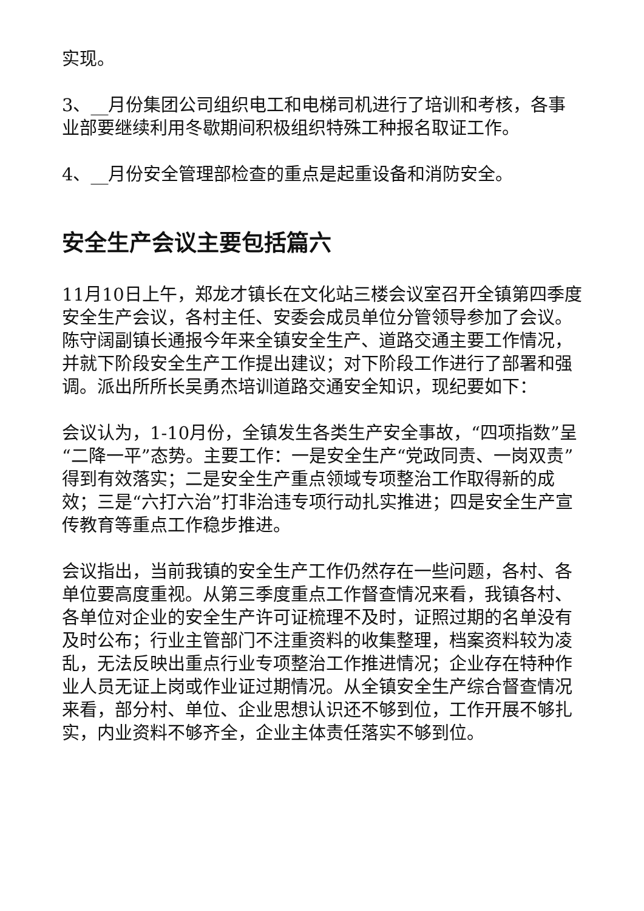实现。
3、__月份集团公司组织电工和电梯司机进行了培训和考核，各事业部要继续利用冬歇期间积极组织特殊工种报名取证工作。
4、__月份安全管理部检查的重点是起重设备和消防安全。
安全生产会议主要包括篇六
11月10日上午，郑龙才镇长在文化站三楼会议室召开全镇第四季度安全生产会议，各村主任、安委会成员单位分管领导参加了会议。陈守阔副镇长通报今年来全镇安全生产、道路交通主要工作情况，并就下阶段安全生产工作提出建议；对下阶段工作进行了部署和强调。派出所所长吴勇杰培训道路交通安全知识，现纪要如下：
会议认为，1-10月份，全镇发生各类生产安全事故，“四项指数”呈“二降一平”态势。主要工作：一是安全生产“党政同责、一岗双责”得到有效落实；二是安全生产重点领域专项整治工作取得新的成效；三是“六打六治”打非治违专项行动扎实推进；四是安全生产宣传教育等重点工作稳步推进。
会议指出，当前我镇的安全生产工作仍然存在一些问题，各村、各单位要高度重视。从第三季度重点工作督查情况来看，我镇各村、各单位对企业的安全生产许可证梳理不及时，证照过期的名单没有及时公布；行业主管部门不注重资料的收集整理，档案资料较为凌乱，无法反映出重点行业专项整治工作推进情况；企业存在特种作业人员无证上岗或作业证过期情况。从全镇安全生产综合督查情况来看，部分村、单位、企业思想认识还不够到位，工作开展不够扎实，内业资料不够齐全，企业主体责任落实不够到位。